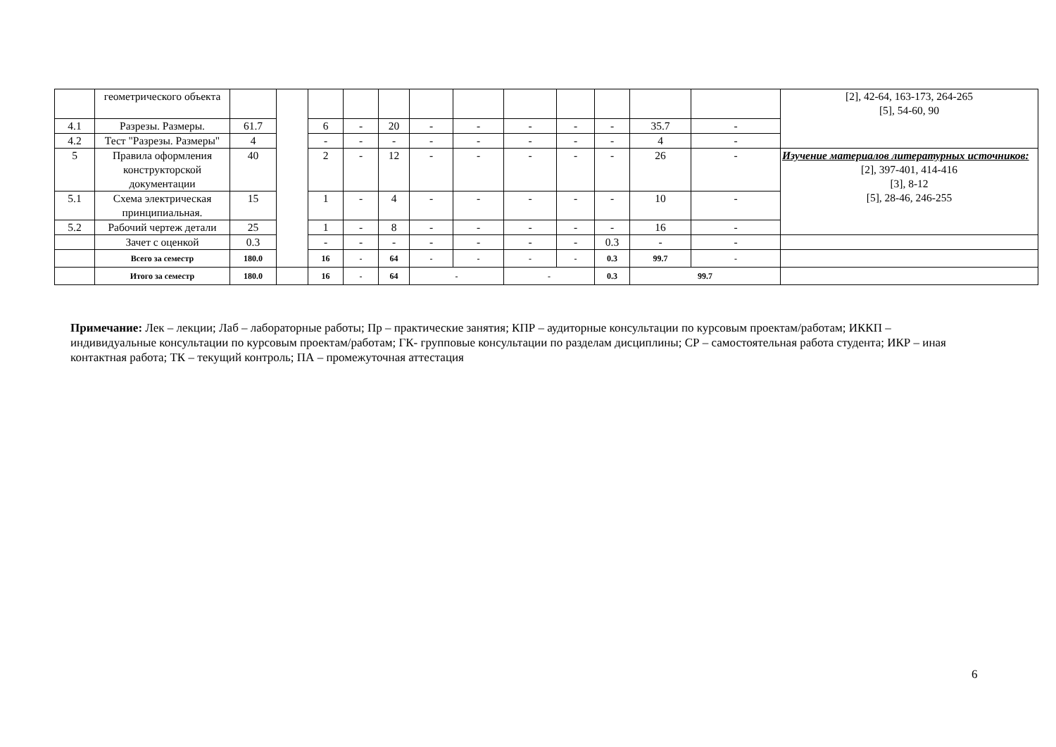| | геометрического объекта | | | | | | | | | | | | | [2], 42-64, 163-173, 264-265 [5], 54-60, 90 |
| 4.1 | Разрезы. Размеры. | 61.7 | | 6 | - | 20 | - | - | - | - | - | 35.7 | - | |
| 4.2 | Тест "Разрезы. Размеры" | 4 | | - | - | - | - | - | - | - | - | 4 | - | |
| 5 | Правила оформления конструкторской документации | 40 | | 2 | - | 12 | - | - | - | - | - | 26 | - | Изучение материалов литературных источников: [2], 397-401, 414-416 [3], 8-12 [5], 28-46, 246-255 |
| 5.1 | Схема электрическая принципиальная. | 15 | | 1 | - | 4 | - | - | - | - | - | 10 | - | |
| 5.2 | Рабочий чертеж детали | 25 | | 1 | - | 8 | - | - | - | - | - | 16 | - | |
| | Зачет с оценкой | 0.3 | | - | - | - | - | - | - | - | 0.3 | - | - | |
| | Всего за семестр | 180.0 | | 16 | - | 64 | - | - | - | - | 0.3 | 99.7 | - | |
| | Итого за семестр | 180.0 | | 16 | - | 64 | - | | - | | 0.3 | 99.7 | | |
Примечание: Лек – лекции; Лаб – лабораторные работы; Пр – практические занятия; КПР – аудиторные консультации по курсовым проектам/работам; ИККП – индивидуальные консультации по курсовым проектам/работам; ГК- групповые консультации по разделам дисциплины; СР – самостоятельная работа студента; ИКР – иная контактная работа; ТК – текущий контроль; ПА – промежуточная аттестация
6